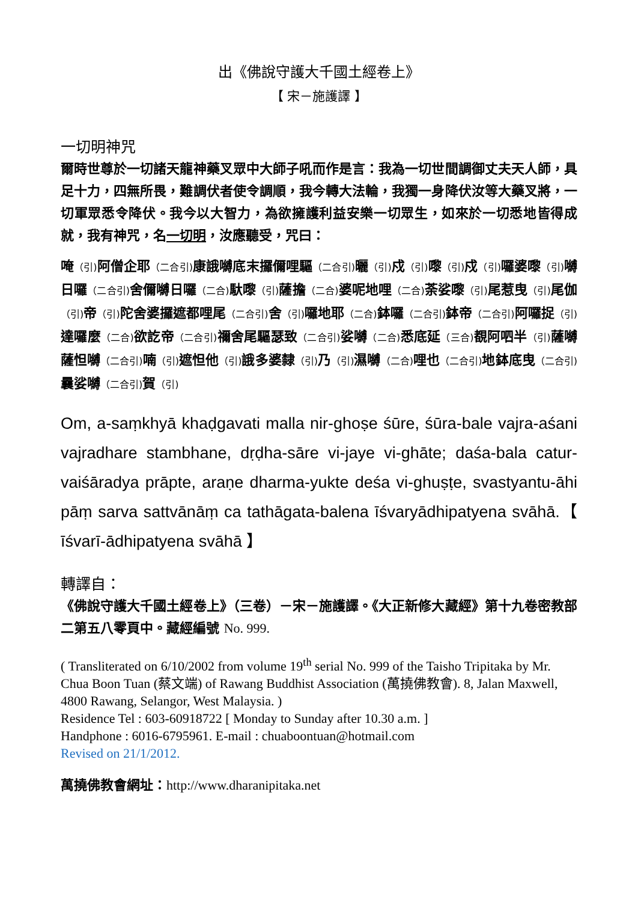出《佛說守護大千國土經卷上》
【 宋－施護譯 】
一切明神咒
爾時世尊於一切諸天龍神藥叉眾中大師子吼而作是言：我為一切世間調御丈夫天人師，具足十力，四無所畏，難調伏者使令調順，我今轉大法輪，我獨一身降伏汝等大藥叉將，一切軍眾悉令降伏。我今以大智力，為欲擁護利益安樂一切眾生，如來於一切悉地皆得成就，我有神咒，名一切明，汝應聽受，咒曰：
唵（引) 阿僧企耶（二合引) 康誐嚩底末攞儞哩驅（二合引) 曬（引) 戍（引) 嚟（引) 戍（引) 囉婆嚟（引) 嚩日囉（二合引) 舍儞嚩日囉（二合) 馱嚟（引) 薩擔（二合) 婆呢地哩（二合) 荼娑嚟（引) 尾惹曳（引) 尾伽（引) 帝（引) 陀舍婆攞遮都哩尾（二合引) 舍（引) 囉地耶（二合) 鉢囉（二合引) 鉢帝（二合引) 阿囉捉（引) 達囉麼（二合) 欲訖帝（二合引) 禰舍尾驅瑟致（二合引) 娑嚩（二合) 悉底延（三合) 覩阿呬半（引) 薩嚩薩怛嚩（二合引) 喃（引) 遮怛他（引) 誐多婆隸（引) 乃（引) 濕嚩（二合) 哩也（二合引) 地鉢底曳（二合引) 曩娑嚩（二合引) 賀（引)
Om, a-saṃkhyā khaḍgavati malla nir-ghoṣe śūre, śūra-bale vajra-aśani vajradhare stambhane, dṛḍha-sāre vi-jaye vi-ghāte; daśa-bala catur-vaiśāradya prāpte, araṇe dharma-yukte deśa vi-ghuṣṭe, svastyantu-āhi pāṃ sarva sattvānāṃ ca tathāgata-balena īśvaryādhipatyena svāhā.【 īśvarī-ādhipatyena svāhā 】
轉譯自：
《佛說守護大千國土經卷上》（三卷）－宋－施護譯。《大正新修大藏經》第十九卷密教部二第五八零頁中。藏經編號 No. 999.
( Transliterated on 6/10/2002 from volume 19<sup>th</sup> serial No. 999 of the Taisho Tripitaka by Mr. Chua Boon Tuan (蔡文端) of Rawang Buddhist Association (萬撓佛教會). 8, Jalan Maxwell, 4800 Rawang, Selangor, West Malaysia. )
Residence Tel : 603-60918722 [ Monday to Sunday after 10.30 a.m. ]
Handphone : 6016-6795961. E-mail : chuaboontuan@hotmail.com
Revised on 21/1/2012.
萬撓佛教會網址：http://www.dharanipitaka.net